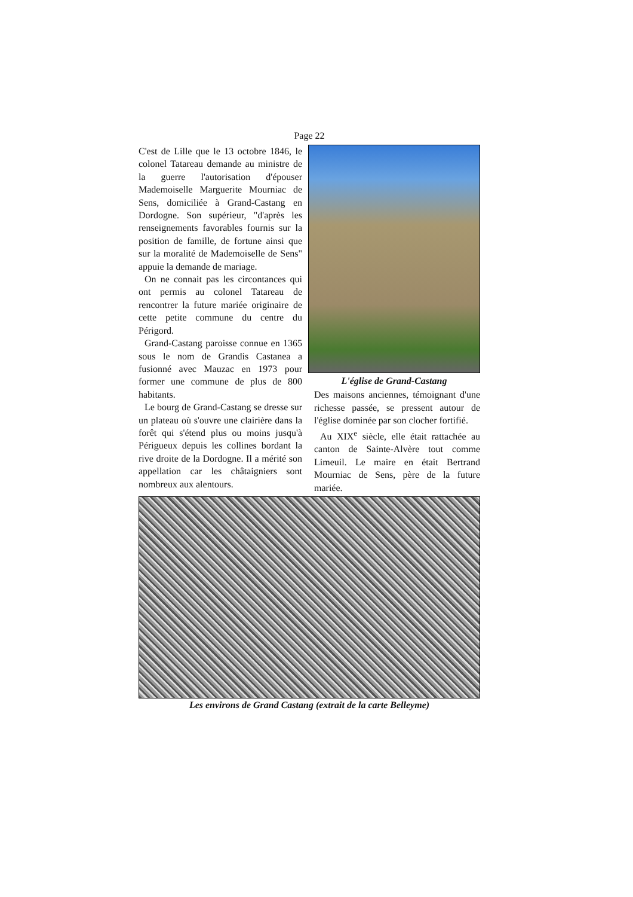Page 22
C'est de Lille que le 13 octobre 1846, le colonel Tatareau demande au ministre de la guerre l'autorisation d'épouser Mademoiselle Marguerite Mourniac de Sens, domiciliée à Grand-Castang en Dordogne. Son supérieur, "d'après les renseignements favorables fournis sur la position de famille, de fortune ainsi que sur la moralité de Mademoiselle de Sens" appuie la demande de mariage.
On ne connait pas les circontances qui ont permis au colonel Tatareau de rencontrer la future mariée originaire de cette petite commune du centre du Périgord.
Grand-Castang paroisse connue en 1365 sous le nom de Grandis Castanea a fusionné avec Mauzac en 1973 pour former une commune de plus de 800 habitants.
Le bourg de Grand-Castang se dresse sur un plateau où s'ouvre une clairière dans la forêt qui s'étend plus ou moins jusqu'à Périgueux depuis les collines bordant la rive droite de la Dordogne. Il a mérité son appellation car les châtaigniers sont nombreux aux alentours.
L'église de Grand-Castang
Des maisons anciennes, témoignant d'une richesse passée, se pressent autour de l'église dominée par son clocher fortifié.
Au XIX<sup>e</sup> siècle, elle était rattachée au canton de Sainte-Alvère tout comme Limeuil. Le maire en était Bertrand Mourniac de Sens, père de la future mariée.
Les environs de Grand Castang (extrait de la carte Belleyme)